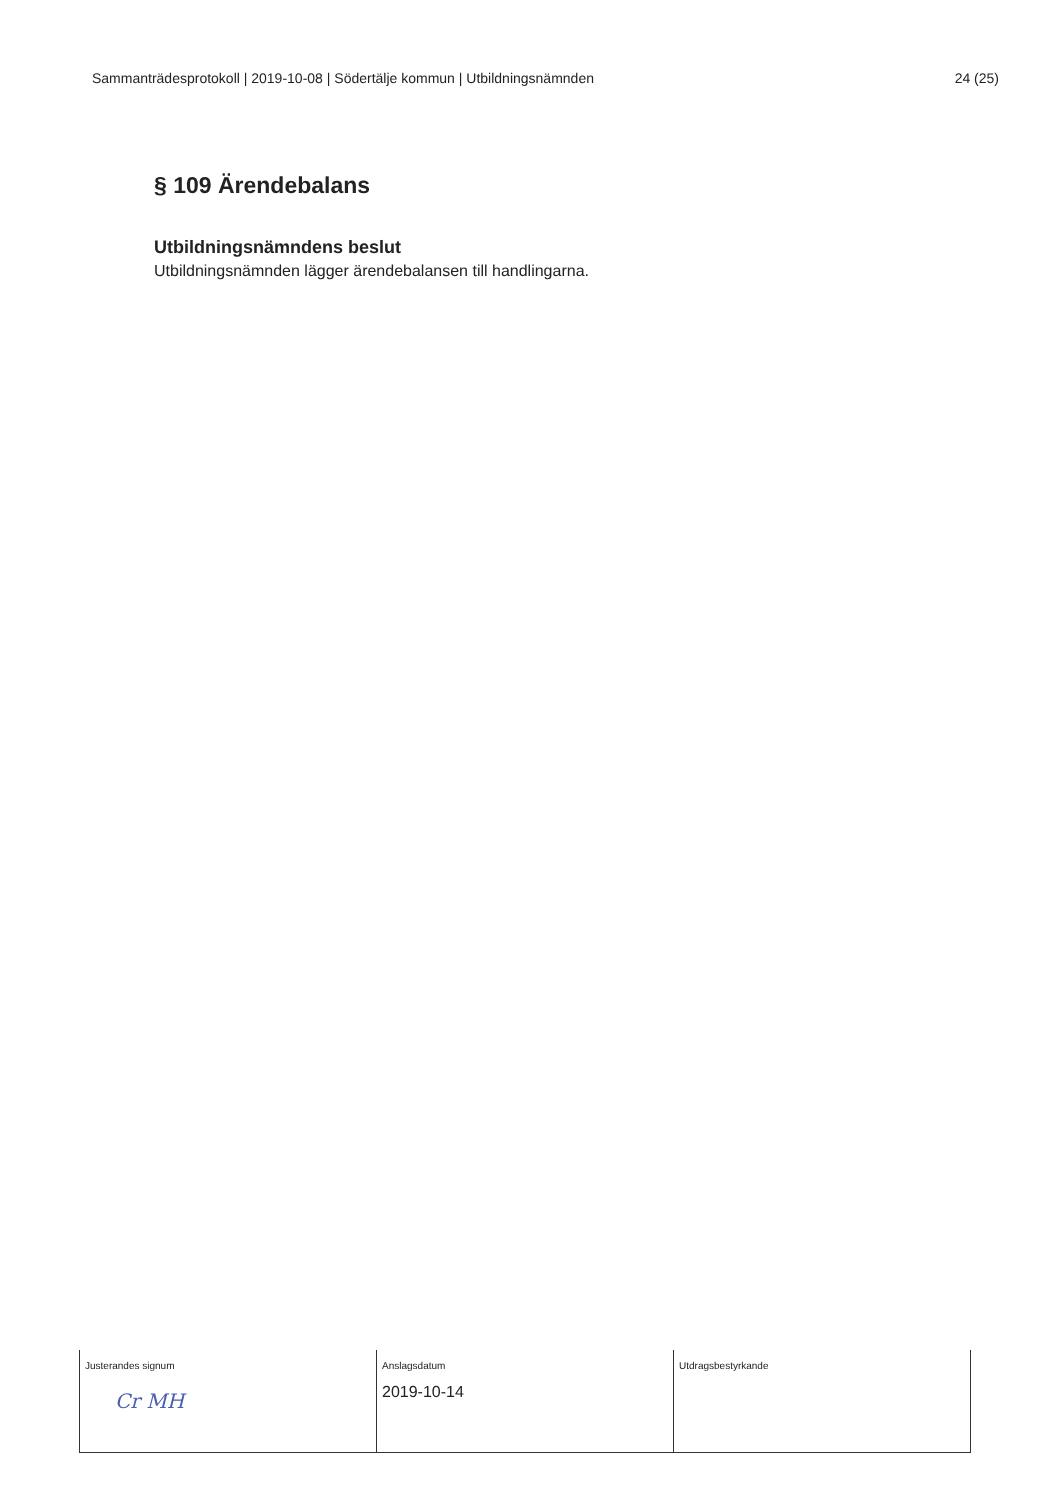Sammanträdesprotokoll | 2019-10-08 | Södertälje kommun | Utbildningsnämnden 24 (25)
§ 109 Ärendebalans
Utbildningsnämndens beslut
Utbildningsnämnden lägger ärendebalansen till handlingarna.
| Justerandes signum Cr MH | Anslagsdatum 2019-10-14 | Utdragsbestyrkande |